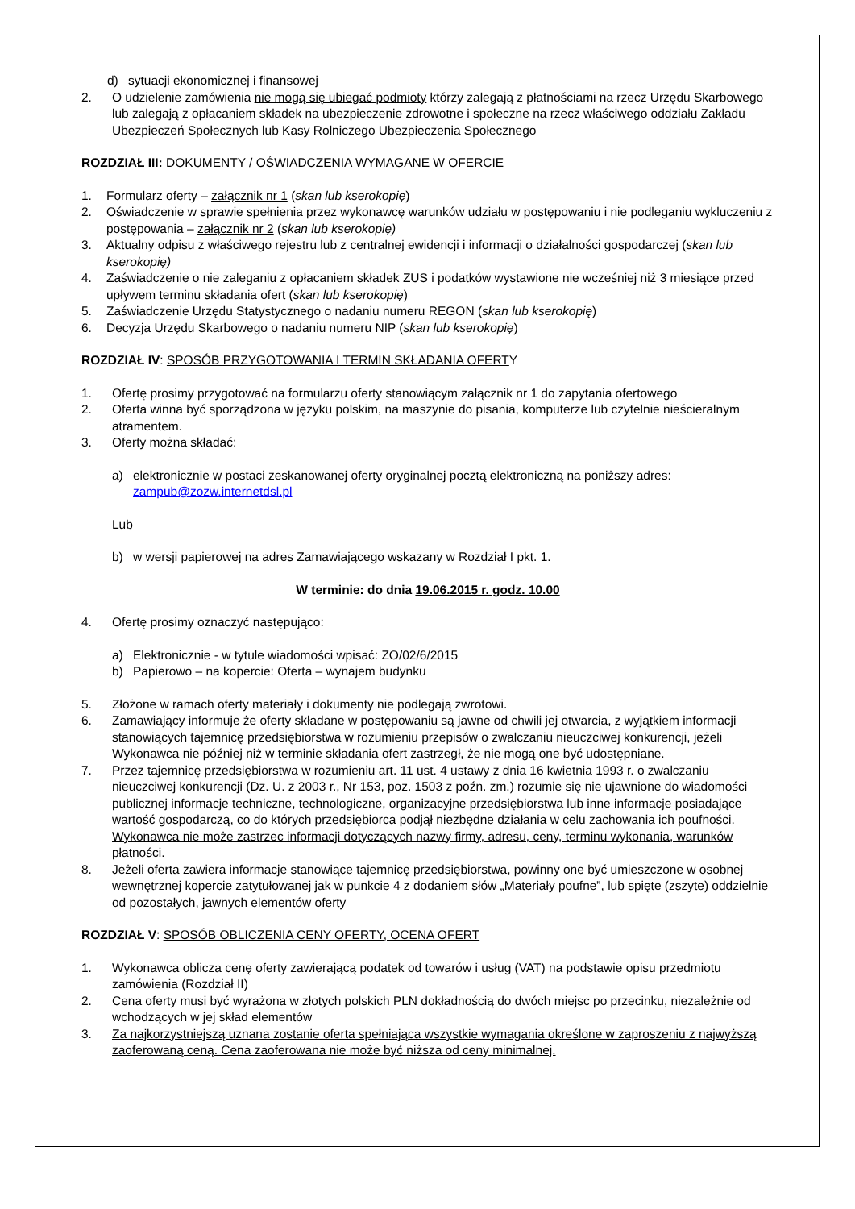d) sytuacji ekonomicznej i finansowej
2. O udzielenie zamówienia nie mogą się ubiegać podmioty którzy zalegają z płatnościami na rzecz Urzędu Skarbowego lub zalegają z opłacaniem składek na ubezpieczenie zdrowotne i społeczne na rzecz właściwego oddziału Zakładu Ubezpieczeń Społecznych lub Kasy Rolniczego Ubezpieczenia Społecznego
ROZDZIAŁ III: DOKUMENTY / OŚWIADCZENIA WYMAGANE W OFERCIE
1. Formularz oferty – załącznik nr 1 (skan lub kserokopię)
2. Oświadczenie w sprawie spełnienia przez wykonawcę warunków udziału w postępowaniu i nie podleganiu wykluczeniu z postępowania – załącznik nr 2 (skan lub kserokopię)
3. Aktualny odpisu z właściwego rejestru lub z centralnej ewidencji i informacji o działalności gospodarczej (skan lub kserokopię)
4. Zaświadczenie o nie zaleganiu z opłacaniem składek ZUS i podatków wystawione nie wcześniej niż 3 miesiące przed upływem terminu składania ofert (skan lub kserokopię)
5. Zaświadczenie Urzędu Statystycznego o nadaniu numeru REGON (skan lub kserokopię)
6. Decyzja Urzędu Skarbowego o nadaniu numeru NIP (skan lub kserokopię)
ROZDZIAŁ IV: SPOSÓB PRZYGOTOWANIA I TERMIN SKŁADANIA OFERTY
1. Ofertę prosimy przygotować na formularzu oferty stanowiącym załącznik nr 1 do zapytania ofertowego
2. Oferta winna być sporządzona w języku polskim, na maszynie do pisania, komputerze lub czytelnie nieścieralnym atramentem.
3. Oferty można składać:
a) elektronicznie w postaci zeskanowanej oferty oryginalnej pocztą elektroniczną na poniższy adres: zampub@zozw.internetdsl.pl
Lub
b) w wersji papierowej na adres Zamawiającego wskazany w Rozdział I pkt. 1.
W terminie: do dnia 19.06.2015 r. godz. 10.00
4. Ofertę prosimy oznaczyć następująco:
a) Elektronicznie - w tytule wiadomości wpisać: ZO/02/6/2015
b) Papierowo – na kopercie: Oferta – wynajem budynku
5. Złożone w ramach oferty materiały i dokumenty nie podlegają zwrotowi.
6. Zamawiający informuje że oferty składane w postępowaniu są jawne od chwili jej otwarcia, z wyjątkiem informacji stanowiących tajemnicę przedsiębiorstwa w rozumieniu przepisów o zwalczaniu nieuczciwej konkurencji, jeżeli Wykonawca nie później niż w terminie składania ofert zastrzegł, że nie mogą one być udostępniane.
7. Przez tajemnicę przedsiębiorstwa w rozumieniu art. 11 ust. 4 ustawy z dnia 16 kwietnia 1993 r. o zwalczaniu nieuczciwej konkurencji (Dz. U. z 2003 r., Nr 153, poz. 1503 z poźn. zm.) rozumie się nie ujawnione do wiadomości publicznej informacje techniczne, technologiczne, organizacyjne przedsiębiorstwa lub inne informacje posiadające wartość gospodarczą, co do których przedsiębiorca podjął niezbędne działania w celu zachowania ich poufności. Wykonawca nie może zastrzec informacji dotyczących nazwy firmy, adresu, ceny, terminu wykonania, warunków płatności.
8. Jeżeli oferta zawiera informacje stanowiące tajemnicę przedsiębiorstwa, powinny one być umieszczone w osobnej wewnętrznej kopercie zatytułowanej jak w punkcie 4 z dodaniem słów „Materiały poufne”, lub spięte (zszyte) oddzielnie od pozostałych, jawnych elementów oferty
ROZDZIAŁ V: SPOSÓB OBLICZENIA CENY OFERTY, OCENA OFERT
1. Wykonawca oblicza cenę oferty zawierającą podatek od towarów i usług (VAT) na podstawie opisu przedmiotu zamówienia (Rozdział II)
2. Cena oferty musi być wyrażona w złotych polskich PLN dokładnością do dwóch miejsc po przecinku, niezależnie od wchodzących w jej skład elementów
3. Za najkorzystniejszą uznana zostanie oferta spełniająca wszystkie wymagania określone w zaproszeniu z najwyższą zaoferowaną ceną. Cena zaoferowana nie może być niższa od ceny minimalnej.